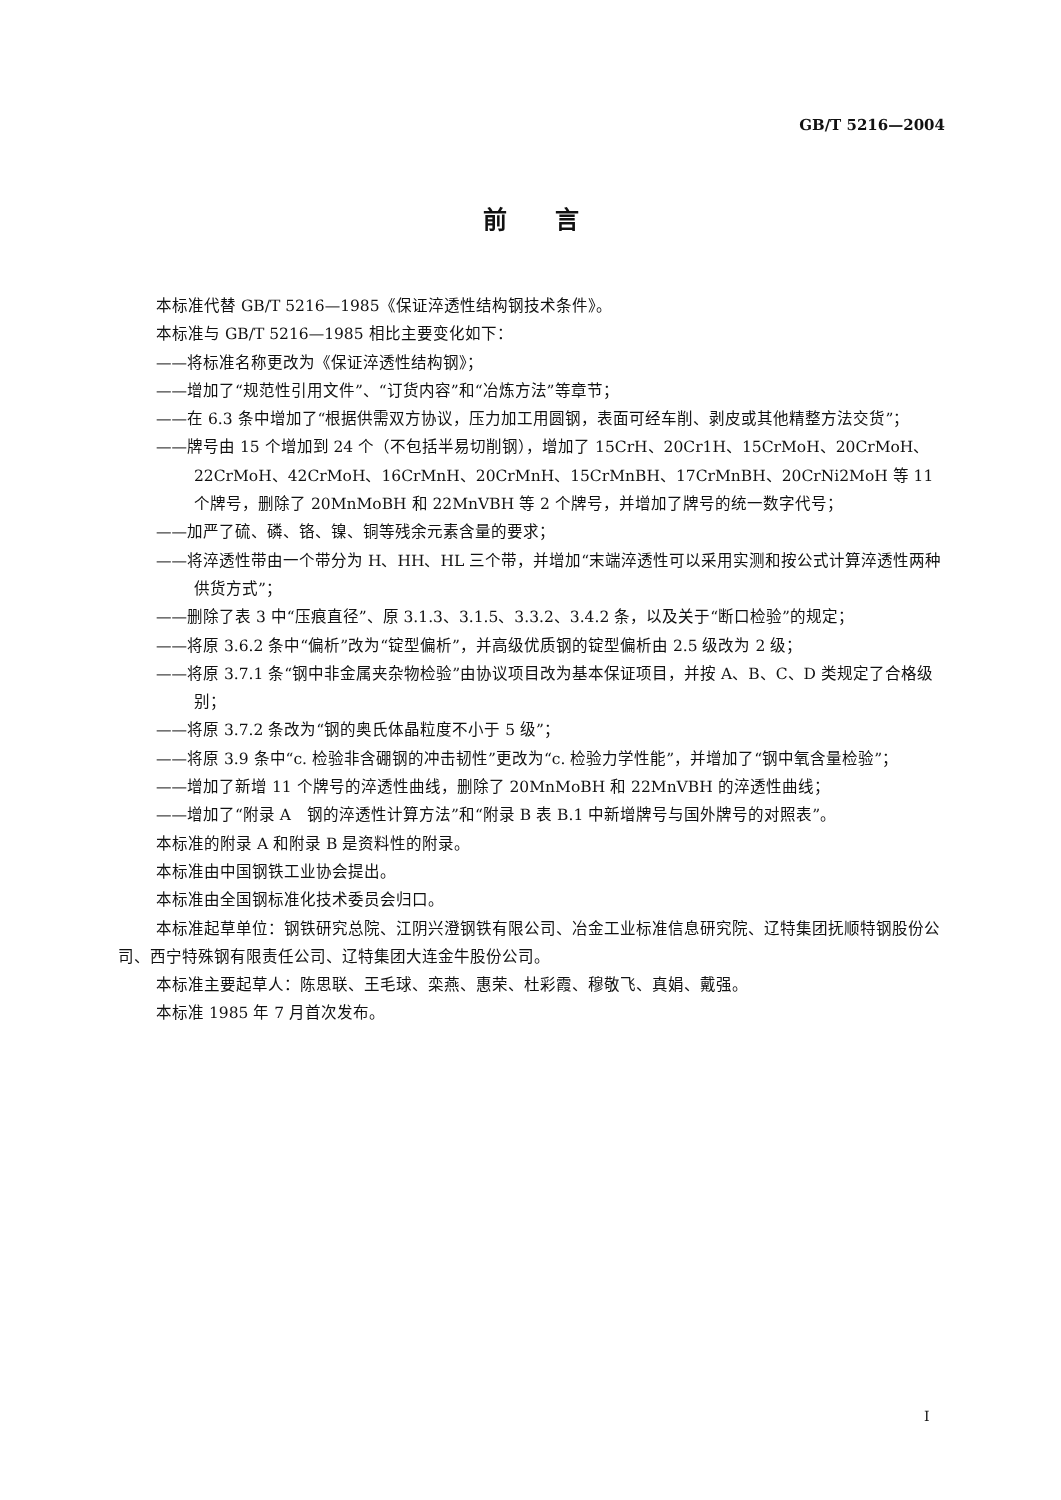GB/T 5216—2004
前　　言
本标准代替 GB/T 5216—1985《保证淬透性结构钢技术条件》。
本标准与 GB/T 5216—1985 相比主要变化如下：
——将标准名称更改为《保证淬透性结构钢》；
——增加了“规范性引用文件”、“订货内容”和“冶炼方法”等章节；
——在 6.3 条中增加了“根据供需双方协议，压力加工用圆钢，表面可经车削、剥皮或其他精整方法交货”；
——牌号由 15 个增加到 24 个（不包括半易切削钢），增加了 15CrH、20Cr1H、15CrMoH、20CrMoH、22CrMoH、42CrMoH、16CrMnH、20CrMnH、15CrMnBH、17CrMnBH、20CrNi2MoH 等 11 个牌号，删除了 20MnMoBH 和 22MnVBH 等 2 个牌号，并增加了牌号的统一数字代号；
——加严了硫、磷、铬、镍、铜等残余元素含量的要求；
——将淬透性带由一个带分为 H、HH、HL 三个带，并增加“末端淬透性可以采用实测和按公式计算淬透性两种供货方式”；
——删除了表 3 中“压痕直径”、原 3.1.3、3.1.5、3.3.2、3.4.2 条，以及关于“断口检验”的规定；
——将原 3.6.2 条中“偏析”改为“锭型偏析”，并高级优质钢的锭型偏析由 2.5 级改为 2 级；
——将原 3.7.1 条“钢中非金属夹杂物检验”由协议项目改为基本保证项目，并按 A、B、C、D 类规定了合格级别；
——将原 3.7.2 条改为“钢的奥氏体晶粒度不小于 5 级”；
——将原 3.9 条中“c. 检验非含硼钢的冲击韧性”更改为“c. 检验力学性能”，并增加了“钢中氧含量检验”；
——增加了新增 11 个牌号的淬透性曲线，删除了 20MnMoBH 和 22MnVBH 的淬透性曲线；
——增加了“附录 A　钢的淬透性计算方法”和“附录 B 表 B.1 中新增牌号与国外牌号的对照表”。
本标准的附录 A 和附录 B 是资料性的附录。
本标准由中国钢铁工业协会提出。
本标准由全国钢标准化技术委员会归口。
本标准起草单位：钢铁研究总院、江阴兴澄钢铁有限公司、冶金工业标准信息研究院、辽特集团抚顺特钢股份公司、西宁特殊钢有限责任公司、辽特集团大连金牛股份公司。
本标准主要起草人：陈思联、王毛球、栾燕、惠荣、杜彩霞、穆敬飞、真娟、戴强。
本标准 1985 年 7 月首次发布。
I